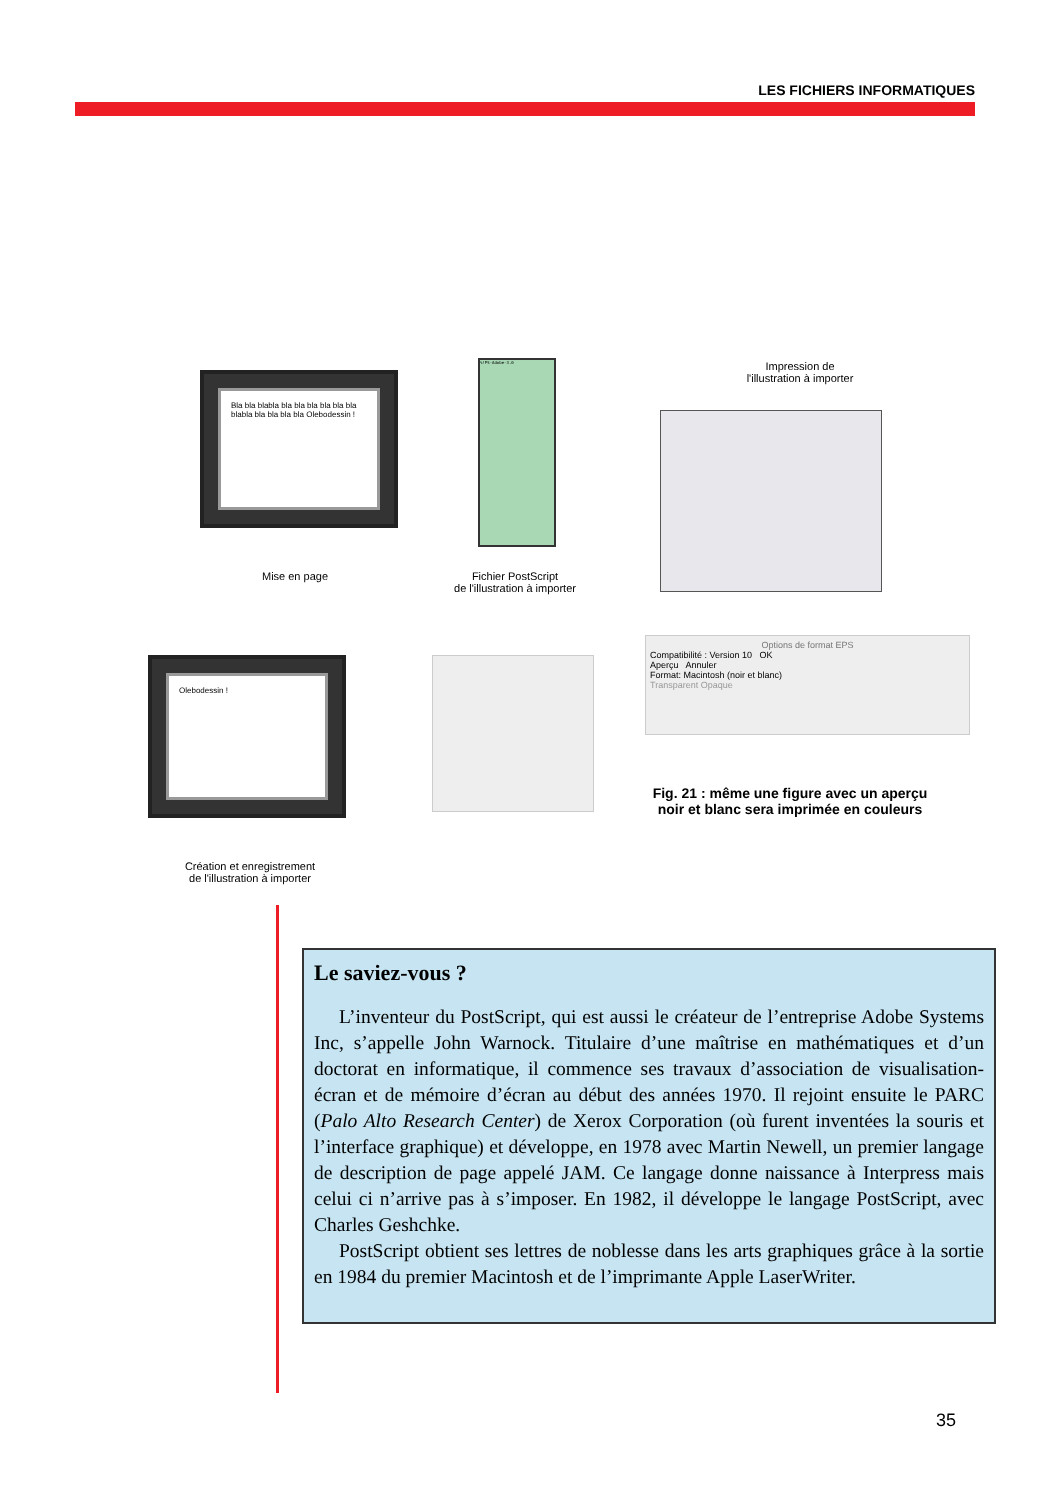LES FICHIERS INFORMATIQUES
Bla bla blabla bla bla bla bla bla bla blabla bla bla bla bla Olebodessin !
Mise en page
%!PS-Adobe-3.0
Fichier PostScript
de l'illustration à importer
Impression de
l'illustration à importer
Olebodessin !
Création et enregistrement
de l'illustration à importer
Options de format EPS
Compatibilité : Version 10 OK
Aperçu Annuler
Format: Macintosh (noir et blanc)
Transparent Opaque
Fig. 21 : même une figure avec un aperçu noir et blanc sera imprimée en couleurs
Le saviez-vous ?
L’inventeur du PostScript, qui est aussi le créateur de l’entreprise Adobe Systems Inc, s’appelle John Warnock. Titulaire d’une maîtrise en mathématiques et d’un doctorat en informatique, il commence ses travaux d’association de visualisation-écran et de mémoire d’écran au début des années 1970. Il rejoint ensuite le PARC (Palo Alto Research Center) de Xerox Corporation (où furent inventées la souris et l’interface graphique) et développe, en 1978 avec Martin Newell, un premier langage de description de page appelé JAM. Ce langage donne naissance à Interpress mais celui ci n’arrive pas à s’imposer. En 1982, il développe le langage PostScript, avec Charles Geshchke.
PostScript obtient ses lettres de noblesse dans les arts graphiques grâce à la sortie en 1984 du premier Macintosh et de l’imprimante Apple LaserWriter.
35